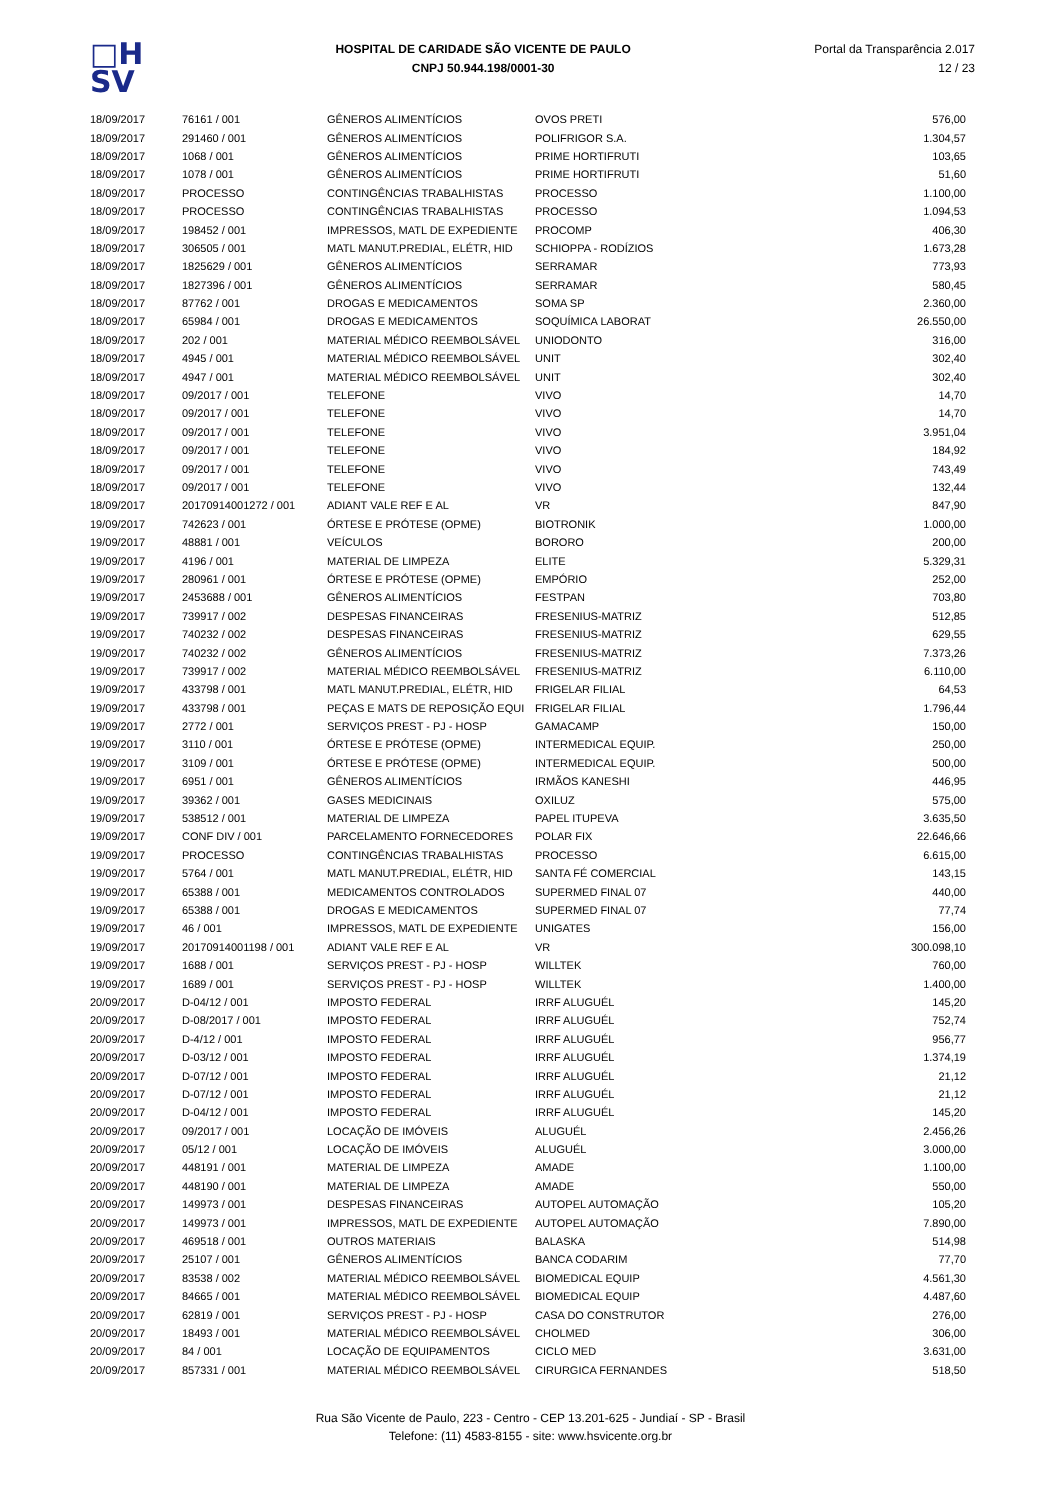□H
SV
HOSPITAL DE CARIDADE SÃO VICENTE DE PAULO
CNPJ 50.944.198/0001-30
Portal da Transparência 2.017
12 / 23
| 18/09/2017 | 76161 / 001 | GÊNEROS ALIMENTÍCIOS | OVOS PRETI | 576,00 |
| 18/09/2017 | 291460 / 001 | GÊNEROS ALIMENTÍCIOS | POLIFRIGOR S.A. | 1.304,57 |
| 18/09/2017 | 1068 / 001 | GÊNEROS ALIMENTÍCIOS | PRIME HORTIFRUTI | 103,65 |
| 18/09/2017 | 1078 / 001 | GÊNEROS ALIMENTÍCIOS | PRIME HORTIFRUTI | 51,60 |
| 18/09/2017 | PROCESSO | CONTINGÊNCIAS TRABALHISTAS | PROCESSO | 1.100,00 |
| 18/09/2017 | PROCESSO | CONTINGÊNCIAS TRABALHISTAS | PROCESSO | 1.094,53 |
| 18/09/2017 | 198452 / 001 | IMPRESSOS, MATL DE EXPEDIENTE | PROCOMP | 406,30 |
| 18/09/2017 | 306505 / 001 | MATL MANUT.PREDIAL, ELÉTR, HID | SCHIOPPA - RODÍZIOS | 1.673,28 |
| 18/09/2017 | 1825629 / 001 | GÊNEROS ALIMENTÍCIOS | SERRAMAR | 773,93 |
| 18/09/2017 | 1827396 / 001 | GÊNEROS ALIMENTÍCIOS | SERRAMAR | 580,45 |
| 18/09/2017 | 87762 / 001 | DROGAS E MEDICAMENTOS | SOMA SP | 2.360,00 |
| 18/09/2017 | 65984 / 001 | DROGAS E MEDICAMENTOS | SOQUÍMICA LABORAT | 26.550,00 |
| 18/09/2017 | 202 / 001 | MATERIAL MÉDICO REEMBOLSÁVEL | UNIODONTO | 316,00 |
| 18/09/2017 | 4945 / 001 | MATERIAL MÉDICO REEMBOLSÁVEL | UNIT | 302,40 |
| 18/09/2017 | 4947 / 001 | MATERIAL MÉDICO REEMBOLSÁVEL | UNIT | 302,40 |
| 18/09/2017 | 09/2017 / 001 | TELEFONE | VIVO | 14,70 |
| 18/09/2017 | 09/2017 / 001 | TELEFONE | VIVO | 14,70 |
| 18/09/2017 | 09/2017 / 001 | TELEFONE | VIVO | 3.951,04 |
| 18/09/2017 | 09/2017 / 001 | TELEFONE | VIVO | 184,92 |
| 18/09/2017 | 09/2017 / 001 | TELEFONE | VIVO | 743,49 |
| 18/09/2017 | 09/2017 / 001 | TELEFONE | VIVO | 132,44 |
| 18/09/2017 | 20170914001272 / 001 | ADIANT VALE REF E AL | VR | 847,90 |
| 19/09/2017 | 742623 / 001 | ÓRTESE E PRÓTESE (OPME) | BIOTRONIK | 1.000,00 |
| 19/09/2017 | 48881 / 001 | VEÍCULOS | BORORO | 200,00 |
| 19/09/2017 | 4196 / 001 | MATERIAL DE LIMPEZA | ELITE | 5.329,31 |
| 19/09/2017 | 280961 / 001 | ÓRTESE E PRÓTESE (OPME) | EMPÓRIO | 252,00 |
| 19/09/2017 | 2453688 / 001 | GÊNEROS ALIMENTÍCIOS | FESTPAN | 703,80 |
| 19/09/2017 | 739917 / 002 | DESPESAS FINANCEIRAS | FRESENIUS-MATRIZ | 512,85 |
| 19/09/2017 | 740232 / 002 | DESPESAS FINANCEIRAS | FRESENIUS-MATRIZ | 629,55 |
| 19/09/2017 | 740232 / 002 | GÊNEROS ALIMENTÍCIOS | FRESENIUS-MATRIZ | 7.373,26 |
| 19/09/2017 | 739917 / 002 | MATERIAL MÉDICO REEMBOLSÁVEL | FRESENIUS-MATRIZ | 6.110,00 |
| 19/09/2017 | 433798 / 001 | MATL MANUT.PREDIAL, ELÉTR, HID | FRIGELAR FILIAL | 64,53 |
| 19/09/2017 | 433798 / 001 | PEÇAS E MATS DE REPOSIÇÃO EQUI | FRIGELAR FILIAL | 1.796,44 |
| 19/09/2017 | 2772 / 001 | SERVIÇOS PREST - PJ - HOSP | GAMACAMP | 150,00 |
| 19/09/2017 | 3110 / 001 | ÓRTESE E PRÓTESE (OPME) | INTERMEDICAL EQUIP. | 250,00 |
| 19/09/2017 | 3109 / 001 | ÓRTESE E PRÓTESE (OPME) | INTERMEDICAL EQUIP. | 500,00 |
| 19/09/2017 | 6951 / 001 | GÊNEROS ALIMENTÍCIOS | IRMÃOS KANESHI | 446,95 |
| 19/09/2017 | 39362 / 001 | GASES MEDICINAIS | OXILUZ | 575,00 |
| 19/09/2017 | 538512 / 001 | MATERIAL DE LIMPEZA | PAPEL ITUPEVA | 3.635,50 |
| 19/09/2017 | CONF DIV / 001 | PARCELAMENTO FORNECEDORES | POLAR FIX | 22.646,66 |
| 19/09/2017 | PROCESSO | CONTINGÊNCIAS TRABALHISTAS | PROCESSO | 6.615,00 |
| 19/09/2017 | 5764 / 001 | MATL MANUT.PREDIAL, ELÉTR, HID | SANTA FÉ COMERCIAL | 143,15 |
| 19/09/2017 | 65388 / 001 | MEDICAMENTOS CONTROLADOS | SUPERMED FINAL 07 | 440,00 |
| 19/09/2017 | 65388 / 001 | DROGAS E MEDICAMENTOS | SUPERMED FINAL 07 | 77,74 |
| 19/09/2017 | 46 / 001 | IMPRESSOS, MATL DE EXPEDIENTE | UNIGATES | 156,00 |
| 19/09/2017 | 20170914001198 / 001 | ADIANT VALE REF E AL | VR | 300.098,10 |
| 19/09/2017 | 1688 / 001 | SERVIÇOS PREST - PJ - HOSP | WILLTEK | 760,00 |
| 19/09/2017 | 1689 / 001 | SERVIÇOS PREST - PJ - HOSP | WILLTEK | 1.400,00 |
| 20/09/2017 | D-04/12 / 001 | IMPOSTO FEDERAL | IRRF ALUGUÉL | 145,20 |
| 20/09/2017 | D-08/2017 / 001 | IMPOSTO FEDERAL | IRRF ALUGUÉL | 752,74 |
| 20/09/2017 | D-4/12 / 001 | IMPOSTO FEDERAL | IRRF ALUGUÉL | 956,77 |
| 20/09/2017 | D-03/12 / 001 | IMPOSTO FEDERAL | IRRF ALUGUÉL | 1.374,19 |
| 20/09/2017 | D-07/12 / 001 | IMPOSTO FEDERAL | IRRF ALUGUÉL | 21,12 |
| 20/09/2017 | D-07/12 / 001 | IMPOSTO FEDERAL | IRRF ALUGUÉL | 21,12 |
| 20/09/2017 | D-04/12 / 001 | IMPOSTO FEDERAL | IRRF ALUGUÉL | 145,20 |
| 20/09/2017 | 09/2017 / 001 | LOCAÇÃO DE IMÓVEIS | ALUGUÉL | 2.456,26 |
| 20/09/2017 | 05/12 / 001 | LOCAÇÃO DE IMÓVEIS | ALUGUÉL | 3.000,00 |
| 20/09/2017 | 448191 / 001 | MATERIAL DE LIMPEZA | AMADE | 1.100,00 |
| 20/09/2017 | 448190 / 001 | MATERIAL DE LIMPEZA | AMADE | 550,00 |
| 20/09/2017 | 149973 / 001 | DESPESAS FINANCEIRAS | AUTOPEL AUTOMAÇÃO | 105,20 |
| 20/09/2017 | 149973 / 001 | IMPRESSOS, MATL DE EXPEDIENTE | AUTOPEL AUTOMAÇÃO | 7.890,00 |
| 20/09/2017 | 469518 / 001 | OUTROS MATERIAIS | BALASKA | 514,98 |
| 20/09/2017 | 25107 / 001 | GÊNEROS ALIMENTÍCIOS | BANCA CODARIM | 77,70 |
| 20/09/2017 | 83538 / 002 | MATERIAL MÉDICO REEMBOLSÁVEL | BIOMEDICAL EQUIP | 4.561,30 |
| 20/09/2017 | 84665 / 001 | MATERIAL MÉDICO REEMBOLSÁVEL | BIOMEDICAL EQUIP | 4.487,60 |
| 20/09/2017 | 62819 / 001 | SERVIÇOS PREST - PJ - HOSP | CASA DO CONSTRUTOR | 276,00 |
| 20/09/2017 | 18493 / 001 | MATERIAL MÉDICO REEMBOLSÁVEL | CHOLMED | 306,00 |
| 20/09/2017 | 84 / 001 | LOCAÇÃO DE EQUIPAMENTOS | CICLO MED | 3.631,00 |
| 20/09/2017 | 857331 / 001 | MATERIAL MÉDICO REEMBOLSÁVEL | CIRURGICA FERNANDES | 518,50 |
Rua São Vicente de Paulo, 223 - Centro - CEP 13.201-625 - Jundiaí - SP - Brasil
Telefone: (11) 4583-8155 - site: www.hsvicente.org.br